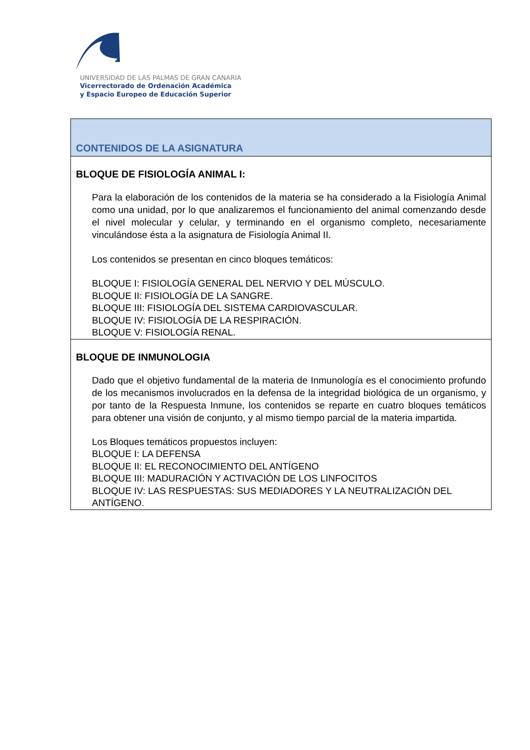UNIVERSIDAD DE LAS PALMAS DE GRAN CANARIA
Vicerrectorado de Ordenación Académica
y Espacio Europeo de Educación Superior
| CONTENIDOS DE LA ASIGNATURA |
| BLOQUE DE FISIOLOGÍA ANIMAL I: Para la elaboración de los contenidos de la materia se ha considerado a la Fisiología Animal como una unidad, por lo que analizaremos el funcionamiento del animal comenzando desde el nivel molecular y celular, y terminando en el organismo completo, necesariamente vinculándose ésta a la asignatura de Fisiología Animal II. Los contenidos se presentan en cinco bloques temáticos: BLOQUE I: FISIOLOGÍA GENERAL DEL NERVIO Y DEL MÚSCULO. BLOQUE II: FISIOLOGÍA DE LA SANGRE. BLOQUE III: FISIOLOGÍA DEL SISTEMA CARDIOVASCULAR. BLOQUE IV: FISIOLOGÍA DE LA RESPIRACIÓN. BLOQUE V: FISIOLOGÍA RENAL. |
| BLOQUE DE INMUNOLOGIA Dado que el objetivo fundamental de la materia de Inmunología es el conocimiento profundo de los mecanismos involucrados en la defensa de la integridad biológica de un organismo, y por tanto de la Respuesta Inmune, los contenidos se reparte en cuatro bloques temáticos para obtener una visión de conjunto, y al mismo tiempo parcial de la materia impartida. Los Bloques temáticos propuestos incluyen: BLOQUE I: LA DEFENSA BLOQUE II: EL RECONOCIMIENTO DEL ANTÍGENO BLOQUE III: MADURACIÓN Y ACTIVACIÓN DE LOS LINFOCITOS BLOQUE IV: LAS RESPUESTAS: SUS MEDIADORES Y LA NEUTRALIZACIÓN DEL ANTÍGENO. |